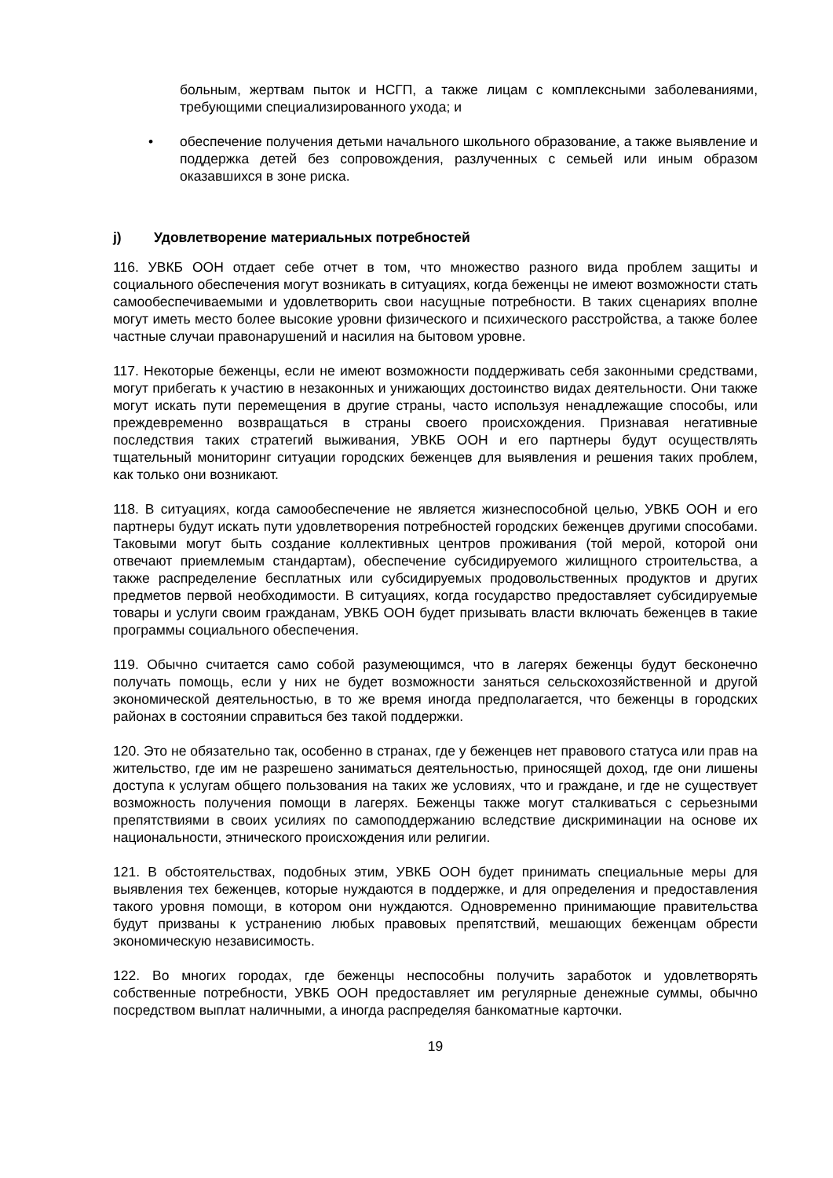больным, жертвам пыток и НСГП, а также лицам с комплексными заболеваниями, требующими специализированного ухода; и
• обеспечение получения детьми начального школьного образование, а также выявление и поддержка детей без сопровождения, разлученных с семьей или иным образом оказавшихся в зоне риска.
j) Удовлетворение материальных потребностей
116. УВКБ ООН отдает себе отчет в том, что множество разного вида проблем защиты и социального обеспечения могут возникать в ситуациях, когда беженцы не имеют возможности стать самообеспечиваемыми и удовлетворить свои насущные потребности. В таких сценариях вполне могут иметь место более высокие уровни физического и психического расстройства, а также более частные случаи правонарушений и насилия на бытовом уровне.
117. Некоторые беженцы, если не имеют возможности поддерживать себя законными средствами, могут прибегать к участию в незаконных и унижающих достоинство видах деятельности. Они также могут искать пути перемещения в другие страны, часто используя ненадлежащие способы, или преждевременно возвращаться в страны своего происхождения. Признавая негативные последствия таких стратегий выживания, УВКБ ООН и его партнеры будут осуществлять тщательный мониторинг ситуации городских беженцев для выявления и решения таких проблем, как только они возникают.
118. В ситуациях, когда самообеспечение не является жизнеспособной целью, УВКБ ООН и его партнеры будут искать пути удовлетворения потребностей городских беженцев другими способами. Таковыми могут быть создание коллективных центров проживания (той мерой, которой они отвечают приемлемым стандартам), обеспечение субсидируемого жилищного строительства, а также распределение бесплатных или субсидируемых продовольственных продуктов и других предметов первой необходимости. В ситуациях, когда государство предоставляет субсидируемые товары и услуги своим гражданам, УВКБ ООН будет призывать власти включать беженцев в такие программы социального обеспечения.
119. Обычно считается само собой разумеющимся, что в лагерях беженцы будут бесконечно получать помощь, если у них не будет возможности заняться сельскохозяйственной и другой экономической деятельностью, в то же время иногда предполагается, что беженцы в городских районах в состоянии справиться без такой поддержки.
120. Это не обязательно так, особенно в странах, где у беженцев нет правового статуса или прав на жительство, где им не разрешено заниматься деятельностью, приносящей доход, где они лишены доступа к услугам общего пользования на таких же условиях, что и граждане, и где не существует возможность получения помощи в лагерях. Беженцы также могут сталкиваться с серьезными препятствиями в своих усилиях по самоподдержанию вследствие дискриминации на основе их национальности, этнического происхождения или религии.
121. В обстоятельствах, подобных этим, УВКБ ООН будет принимать специальные меры для выявления тех беженцев, которые нуждаются в поддержке, и для определения и предоставления такого уровня помощи, в котором они нуждаются. Одновременно принимающие правительства будут призваны к устранению любых правовых препятствий, мешающих беженцам обрести экономическую независимость.
122. Во многих городах, где беженцы неспособны получить заработок и удовлетворять собственные потребности, УВКБ ООН предоставляет им регулярные денежные суммы, обычно посредством выплат наличными, а иногда распределяя банкоматные карточки.
19